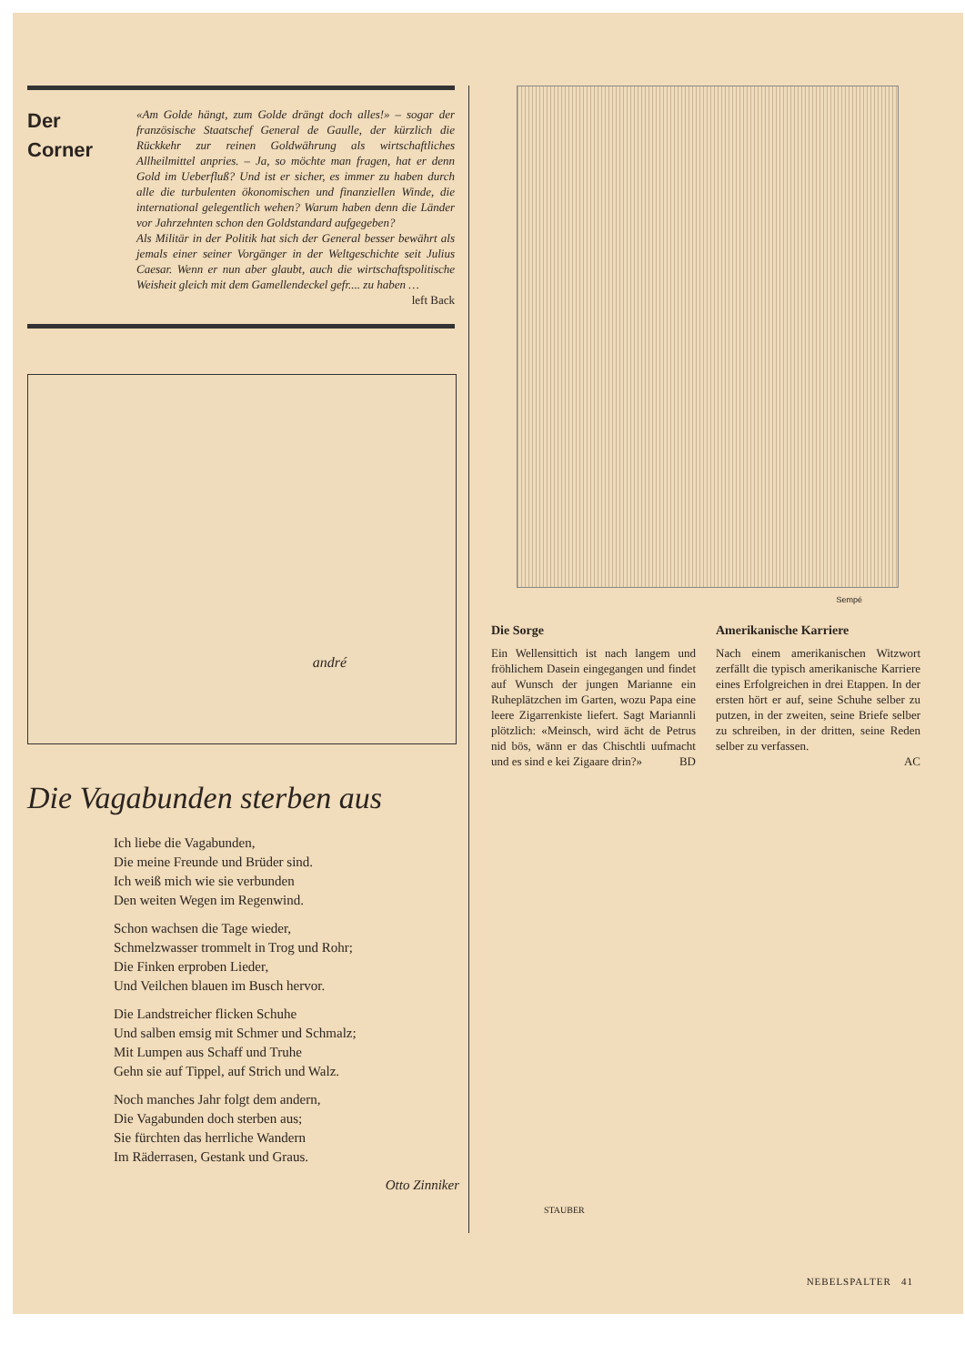Der
Corner
«Am Golde hängt, zum Golde drängt doch alles!» – sogar der französische Staatschef General de Gaulle, der kürzlich die Rückkehr zur reinen Goldwährung als wirtschaftliches Allheilmittel anpries. – Ja, so möchte man fragen, hat er denn Gold im Ueberfluß? Und ist er sicher, es immer zu haben durch alle die turbulenten ökonomischen und finanziellen Winde, die international gelegentlich wehen? Warum haben denn die Länder vor Jahrzehnten schon den Goldstandard aufgegeben?
Als Militär in der Politik hat sich der General besser bewährt als jemals einer seiner Vorgänger in der Weltgeschichte seit Julius Caesar. Wenn er nun aber glaubt, auch die wirtschaftspolitische Weisheit gleich mit dem Gamellendeckel gefr.... zu haben … left Back
andré
Die Vagabunden sterben aus
Ich liebe die Vagabunden,
Die meine Freunde und Brüder sind.
Ich weiß mich wie sie verbunden
Den weiten Wegen im Regenwind.
Schon wachsen die Tage wieder,
Schmelzwasser trommelt in Trog und Rohr;
Die Finken erproben Lieder,
Und Veilchen blauen im Busch hervor.
Die Landstreicher flicken Schuhe
Und salben emsig mit Schmer und Schmalz;
Mit Lumpen aus Schaff und Truhe
Gehn sie auf Tippel, auf Strich und Walz.
Noch manches Jahr folgt dem andern,
Die Vagabunden doch sterben aus;
Sie fürchten das herrliche Wandern
Im Räderrasen, Gestank und Graus.
Otto Zinniker
Sempé
Die Sorge
Ein Wellensittich ist nach langem und fröhlichem Dasein eingegangen und findet auf Wunsch der jungen Marianne ein Ruheplätzchen im Garten, wozu Papa eine leere Zigarrenkiste liefert. Sagt Mariannli plötzlich: «Meinsch, wird ächt de Petrus nid bös, wänn er das Chischtli uufmacht und es sind e kei Zigaare drin?» BD
Amerikanische Karriere
Nach einem amerikanischen Witzwort zerfällt die typisch amerikanische Karriere eines Erfolgreichen in drei Etappen. In der ersten hört er auf, seine Schuhe selber zu putzen, in der zweiten, seine Briefe selber zu schreiben, in der dritten, seine Reden selber zu verfassen.
AC
STAUBER
NEBELSPALTER 41